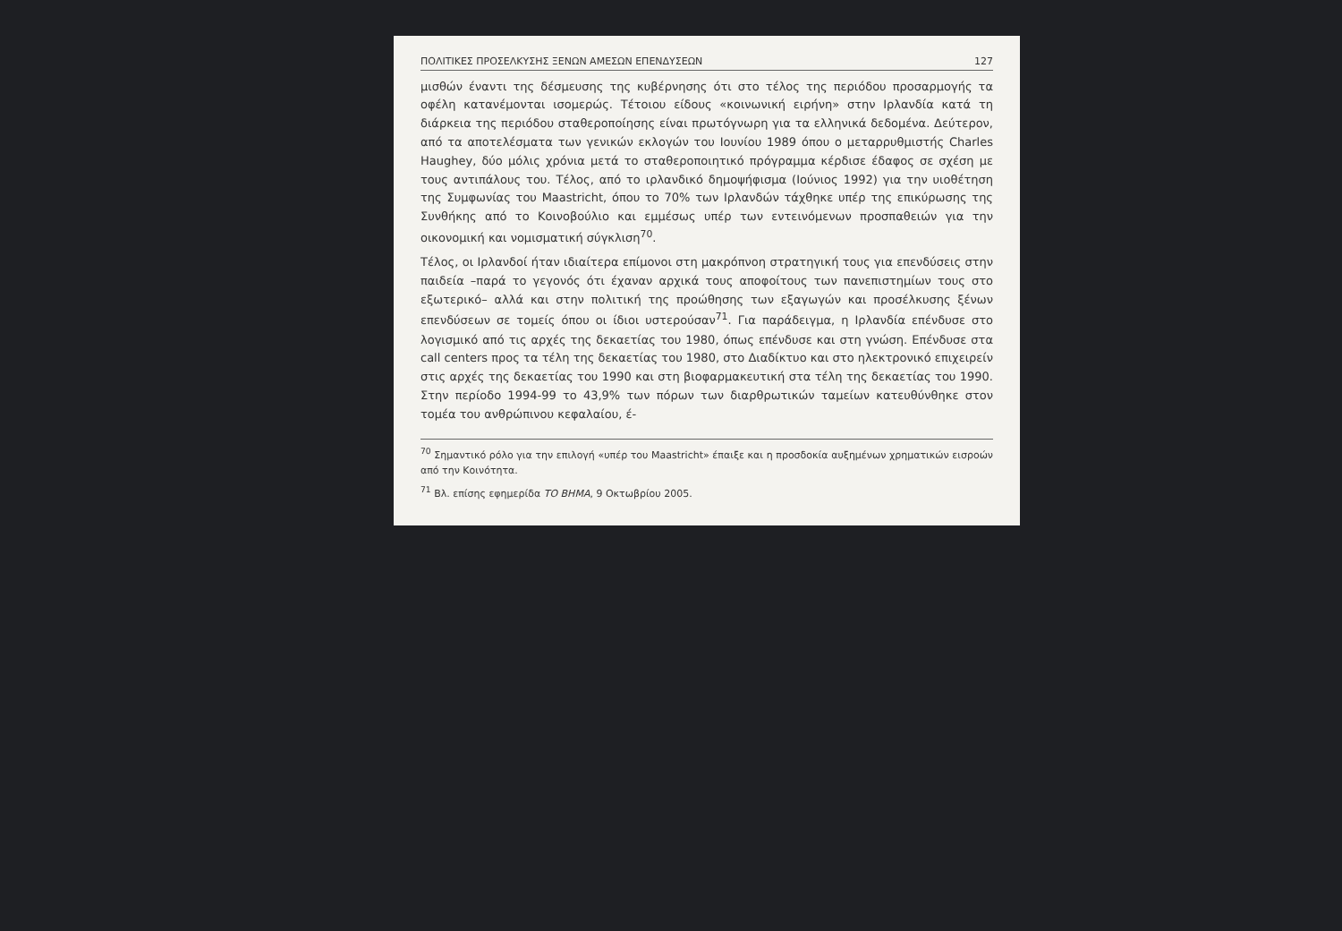ΠΟΛΙΤΙΚΕΣ ΠΡΟΣΕΛΚΥΣΗΣ ΞΕΝΩΝ ΑΜΕΣΩΝ ΕΠΕΝΔΥΣΕΩΝ 127
μισθών έναντι της δέσμευσης της κυβέρνησης ότι στο τέλος της περιόδου προσαρμογής τα οφέλη κατανέμονται ισομερώς. Τέτοιου είδους «κοινωνική ειρήνη» στην Ιρλανδία κατά τη διάρκεια της περιόδου σταθεροποίησης είναι πρωτόγνωρη για τα ελληνικά δεδομένα. Δεύτερον, από τα αποτελέσματα των γενικών εκλογών του Ιουνίου 1989 όπου ο μεταρρυθμιστής Charles Haughey, δύο μόλις χρόνια μετά το σταθεροποιητικό πρόγραμμα κέρδισε έδαφος σε σχέση με τους αντιπάλους του. Τέλος, από το ιρλανδικό δημοψήφισμα (Ιούνιος 1992) για την υιοθέτηση της Συμφωνίας του Maastricht, όπου το 70% των Ιρλανδών τάχθηκε υπέρ της επικύρωσης της Συνθήκης από το Κοινοβούλιο και εμμέσως υπέρ των εντεινόμενων προσπαθειών για την οικονομική και νομισματική σύγκλιση<sup>70</sup>.
Τέλος, οι Ιρλανδοί ήταν ιδιαίτερα επίμονοι στη μακρόπνοη στρατηγική τους για επενδύσεις στην παιδεία –παρά το γεγονός ότι έχαναν αρχικά τους αποφοίτους των πανεπιστημίων τους στο εξωτερικό– αλλά και στην πολιτική της προώθησης των εξαγωγών και προσέλκυσης ξένων επενδύσεων σε τομείς όπου οι ίδιοι υστερούσαν<sup>71</sup>. Για παράδειγμα, η Ιρλανδία επένδυσε στο λογισμικό από τις αρχές της δεκαετίας του 1980, όπως επένδυσε και στη γνώση. Επένδυσε στα call centers προς τα τέλη της δεκαετίας του 1980, στο Διαδίκτυο και στο ηλεκτρονικό επιχειρείν στις αρχές της δεκαετίας του 1990 και στη βιοφαρμακευτική στα τέλη της δεκαετίας του 1990. Στην περίοδο 1994-99 το 43,9% των πόρων των διαρθρωτικών ταμείων κατευθύνθηκε στον τομέα του ανθρώπινου κεφαλαίου, έ-
<sup>70</sup> Σημαντικό ρόλο για την επιλογή «υπέρ του Maastricht» έπαιξε και η προσδοκία αυξημένων χρηματικών εισροών από την Κοινότητα.
<sup>71</sup> Βλ. επίσης εφημερίδα ΤΟ ΒΗΜΑ, 9 Οκτωβρίου 2005.